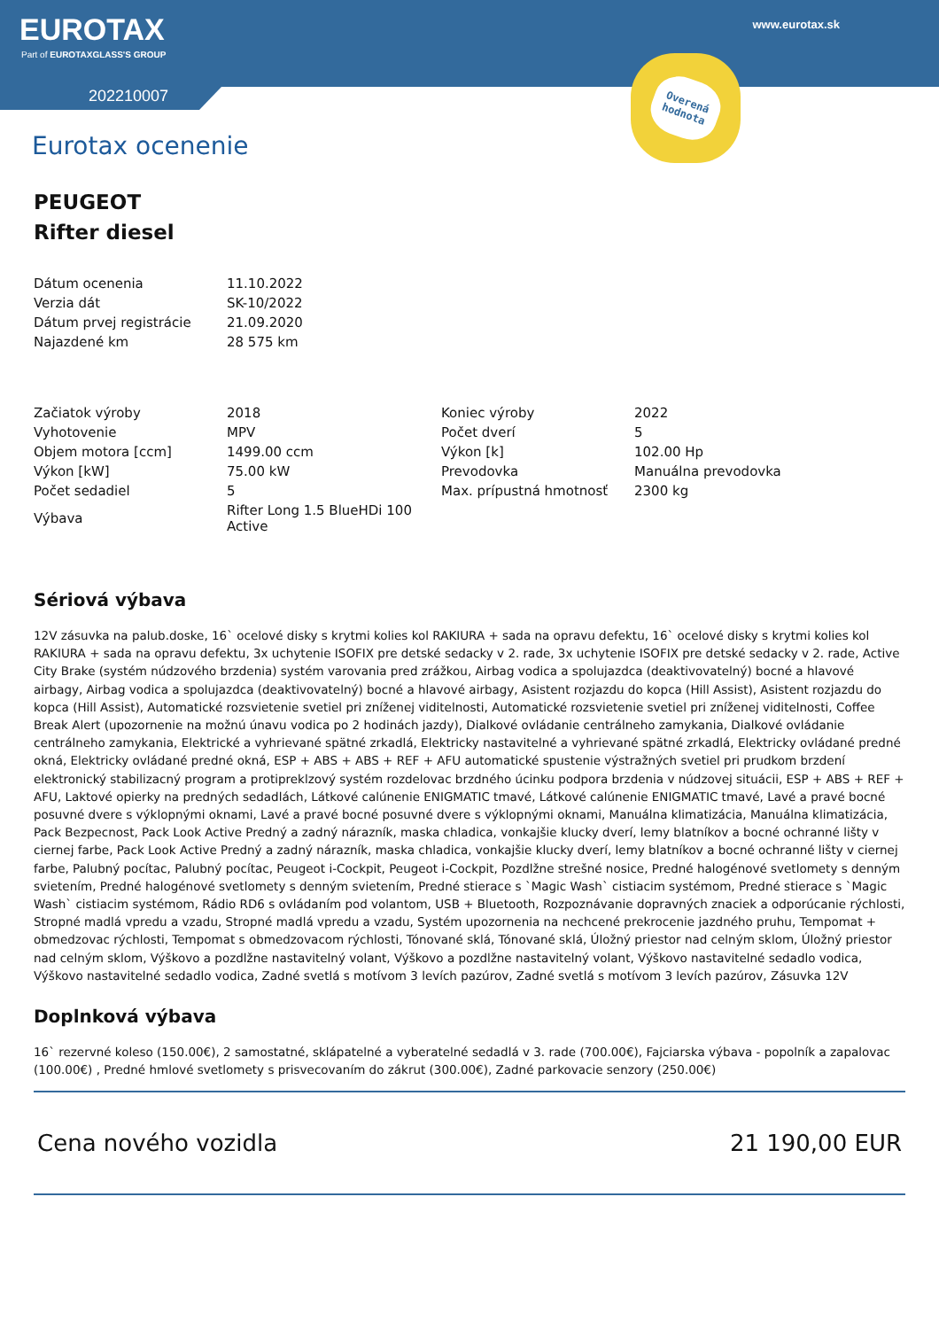EUROTAX
Part of EUROTAXGLASS'S GROUP
202210007
www.eurotax.sk
Overená
hodnota
Eurotax ocenenie
PEUGEOT
Rifter diesel
| Dátum ocenenia | 11.10.2022 |
| Verzia dát | SK-10/2022 |
| Dátum prvej registrácie | 21.09.2020 |
| Najazdené km | 28 575 km |
| Začiatok výroby | 2018 | Koniec výroby | 2022 |
| Vyhotovenie | MPV | Počet dverí | 5 |
| Objem motora [ccm] | 1499.00 ccm | Výkon [k] | 102.00 Hp |
| Výkon [kW] | 75.00 kW | Prevodovka | Manuálna prevodovka |
| Počet sedadiel | 5 | Max. prípustná hmotnosť | 2300 kg |
| Výbava | Rifter Long 1.5 BlueHDi 100 Active | | |
Sériová výbava
12V zásuvka na palub.doske, 16` ocelové disky s krytmi kolies kol RAKIURA + sada na opravu defektu, 16` ocelové disky s krytmi kolies kol RAKIURA + sada na opravu defektu, 3x uchytenie ISOFIX pre detské sedacky v 2. rade, 3x uchytenie ISOFIX pre detské sedacky v 2. rade, Active City Brake (systém núdzového brzdenia) systém varovania pred zrážkou, Airbag vodica a spolujazdca (deaktivovatelný) bocné a hlavové airbagy, Airbag vodica a spolujazdca (deaktivovatelný) bocné a hlavové airbagy, Asistent rozjazdu do kopca (Hill Assist), Asistent rozjazdu do kopca (Hill Assist), Automatické rozsvietenie svetiel pri zníženej viditelnosti, Automatické rozsvietenie svetiel pri zníženej viditelnosti, Coffee Break Alert (upozornenie na možnú únavu vodica po 2 hodinách jazdy), Dialkové ovládanie centrálneho zamykania, Dialkové ovládanie centrálneho zamykania, Elektrické a vyhrievané spätné zrkadlá, Elektricky nastavitelné a vyhrievané spätné zrkadlá, Elektricky ovládané predné okná, Elektricky ovládané predné okná, ESP + ABS + ABS + REF + AFU automatické spustenie výstražných svetiel pri prudkom brzdení elektronický stabilizacný program a protipreklzový systém rozdelovac brzdného úcinku podpora brzdenia v núdzovej situácii, ESP + ABS + REF + AFU, Laktové opierky na predných sedadlách, Látkové calúnenie ENIGMATIC tmavé, Látkové calúnenie ENIGMATIC tmavé, Lavé a pravé bocné posuvné dvere s výklopnými oknami, Lavé a pravé bocné posuvné dvere s výklopnými oknami, Manuálna klimatizácia, Manuálna klimatizácia, Pack Bezpecnost, Pack Look Active Predný a zadný nárazník, maska chladica, vonkajšie klucky dverí, lemy blatníkov a bocné ochranné lišty v ciernej farbe, Pack Look Active Predný a zadný nárazník, maska chladica, vonkajšie klucky dverí, lemy blatníkov a bocné ochranné lišty v ciernej farbe, Palubný pocítac, Palubný pocítac, Peugeot i-Cockpit, Peugeot i-Cockpit, Pozdlžne strešné nosice, Predné halogénové svetlomety s denným svietením, Predné halogénové svetlomety s denným svietením, Predné stierace s `Magic Wash` cistiacim systémom, Predné stierace s `Magic Wash` cistiacim systémom, Rádio RD6 s ovládaním pod volantom, USB + Bluetooth, Rozpoznávanie dopravných znaciek a odporúcanie rýchlosti, Stropné madlá vpredu a vzadu, Stropné madlá vpredu a vzadu, Systém upozornenia na nechcené prekrocenie jazdného pruhu, Tempomat + obmedzovac rýchlosti, Tempomat s obmedzovacom rýchlosti, Tónované sklá, Tónované sklá, Úložný priestor nad celným sklom, Úložný priestor nad celným sklom, Výškovo a pozdlžne nastavitelný volant, Výškovo a pozdlžne nastavitelný volant, Výškovo nastavitelné sedadlo vodica, Výškovo nastavitelné sedadlo vodica, Zadné svetlá s motívom 3 levích pazúrov, Zadné svetlá s motívom 3 levích pazúrov, Zásuvka 12V
Doplnková výbava
16` rezervné koleso (150.00€), 2 samostatné, sklápatelné a vyberatelné sedadlá v 3. rade (700.00€), Fajciarska výbava - popolník a zapalovac (100.00€) , Predné hmlové svetlomety s prisvecovaním do zákrut (300.00€), Zadné parkovacie senzory (250.00€)
Cena nového vozidla 21 190,00 EUR